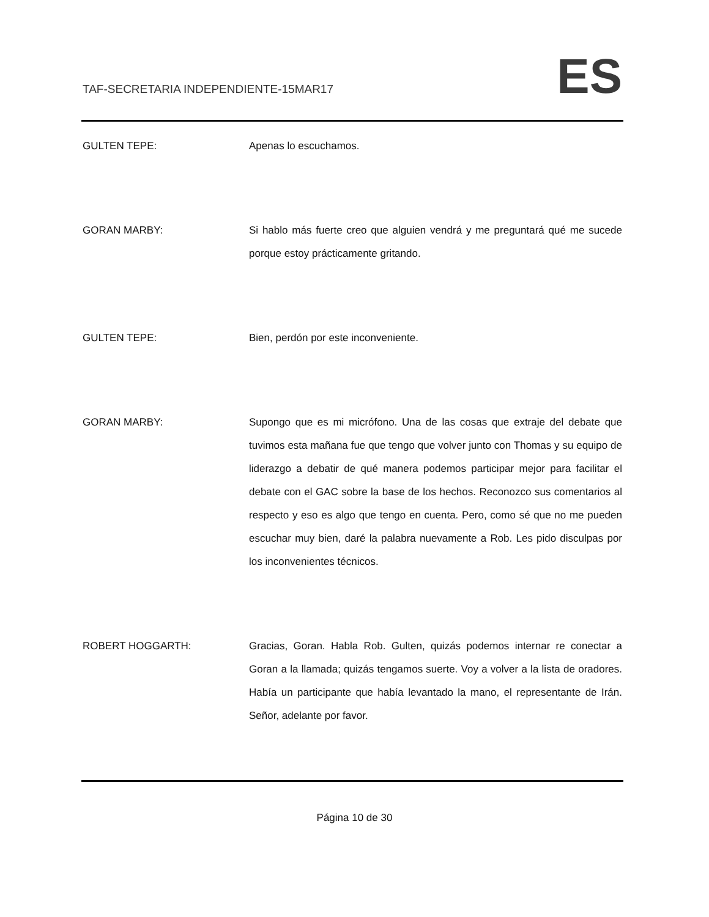TAF-SECRETARIA INDEPENDIENTE-15MAR17
ES
GULTEN TEPE: Apenas lo escuchamos.
GORAN MARBY: Si hablo más fuerte creo que alguien vendrá y me preguntará qué me sucede porque estoy prácticamente gritando.
GULTEN TEPE: Bien, perdón por este inconveniente.
GORAN MARBY: Supongo que es mi micrófono. Una de las cosas que extraje del debate que tuvimos esta mañana fue que tengo que volver junto con Thomas y su equipo de liderazgo a debatir de qué manera podemos participar mejor para facilitar el debate con el GAC sobre la base de los hechos. Reconozco sus comentarios al respecto y eso es algo que tengo en cuenta. Pero, como sé que no me pueden escuchar muy bien, daré la palabra nuevamente a Rob. Les pido disculpas por los inconvenientes técnicos.
ROBERT HOGGARTH: Gracias, Goran. Habla Rob. Gulten, quizás podemos internar re conectar a Goran a la llamada; quizás tengamos suerte. Voy a volver a la lista de oradores. Había un participante que había levantado la mano, el representante de Irán. Señor, adelante por favor.
Página 10 de 30